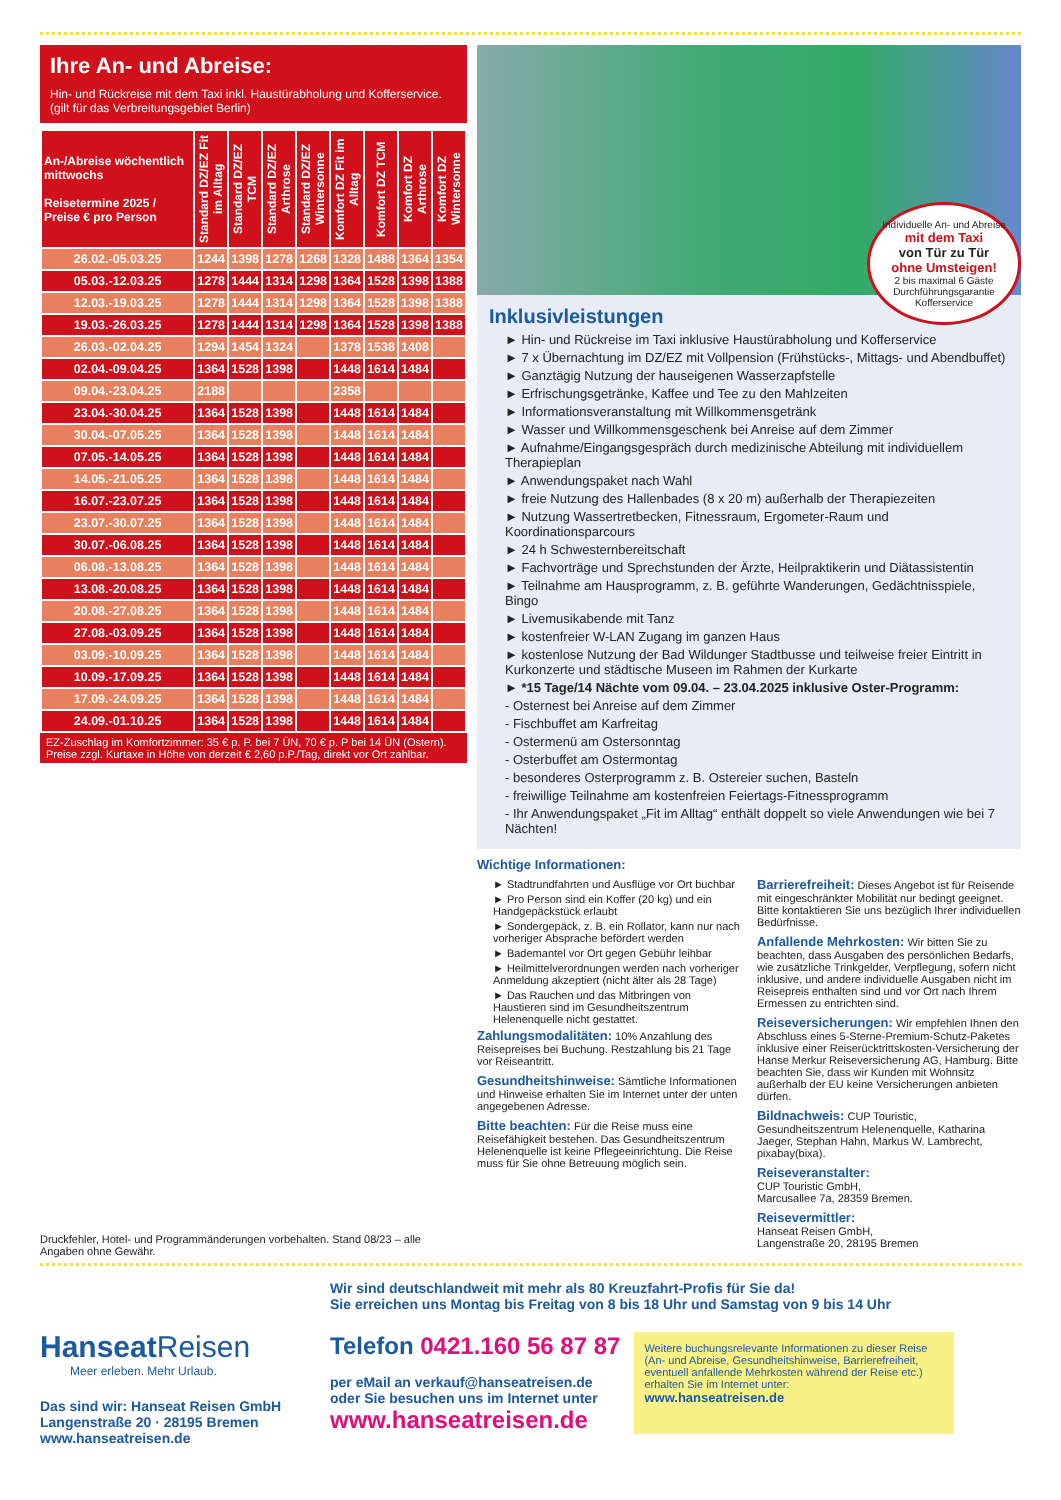Ihre An- und Abreise:
Hin- und Rückreise mit dem Taxi inkl. Haustürabholung und Kofferservice. (gilt für das Verbreitungsgebiet Berlin)
| An-/Abreise wöchentlich mittwochs Reisetermine 2025 / Preise € pro Person | Standard DZ/EZ Fit im Alltag | Standard DZ/EZ TCM | Standard DZ/EZ Arthrose | Standard DZ/EZ Wintersonne | Komfort DZ Fit im Alltag | Komfort DZ TCM | Komfort DZ Arthrose | Komfort DZ Wintersonne |
| --- | --- | --- | --- | --- | --- | --- | --- | --- |
| 26.02.-05.03.25 | 1244 | 1398 | 1278 | 1268 | 1328 | 1488 | 1364 | 1354 |
| 05.03.-12.03.25 | 1278 | 1444 | 1314 | 1298 | 1364 | 1528 | 1398 | 1388 |
| 12.03.-19.03.25 | 1278 | 1444 | 1314 | 1298 | 1364 | 1528 | 1398 | 1388 |
| 19.03.-26.03.25 | 1278 | 1444 | 1314 | 1298 | 1364 | 1528 | 1398 | 1388 |
| 26.03.-02.04.25 | 1294 | 1454 | 1324 | | 1378 | 1538 | 1408 | |
| 02.04.-09.04.25 | 1364 | 1528 | 1398 | | 1448 | 1614 | 1484 | |
| 09.04.-23.04.25 | 2188 | | | | 2358 | | | |
| 23.04.-30.04.25 | 1364 | 1528 | 1398 | | 1448 | 1614 | 1484 | |
| 30.04.-07.05.25 | 1364 | 1528 | 1398 | | 1448 | 1614 | 1484 | |
| 07.05.-14.05.25 | 1364 | 1528 | 1398 | | 1448 | 1614 | 1484 | |
| 14.05.-21.05.25 | 1364 | 1528 | 1398 | | 1448 | 1614 | 1484 | |
| 16.07.-23.07.25 | 1364 | 1528 | 1398 | | 1448 | 1614 | 1484 | |
| 23.07.-30.07.25 | 1364 | 1528 | 1398 | | 1448 | 1614 | 1484 | |
| 30.07.-06.08.25 | 1364 | 1528 | 1398 | | 1448 | 1614 | 1484 | |
| 06.08.-13.08.25 | 1364 | 1528 | 1398 | | 1448 | 1614 | 1484 | |
| 13.08.-20.08.25 | 1364 | 1528 | 1398 | | 1448 | 1614 | 1484 | |
| 20.08.-27.08.25 | 1364 | 1528 | 1398 | | 1448 | 1614 | 1484 | |
| 27.08.-03.09.25 | 1364 | 1528 | 1398 | | 1448 | 1614 | 1484 | |
| 03.09.-10.09.25 | 1364 | 1528 | 1398 | | 1448 | 1614 | 1484 | |
| 10.09.-17.09.25 | 1364 | 1528 | 1398 | | 1448 | 1614 | 1484 | |
| 17.09.-24.09.25 | 1364 | 1528 | 1398 | | 1448 | 1614 | 1484 | |
| 24.09.-01.10.25 | 1364 | 1528 | 1398 | | 1448 | 1614 | 1484 | |
EZ-Zuschlag im Komfortzimmer: 35 € p. P. bei 7 ÜN, 70 € p. P bei 14 ÜN (Ostern). Preise zzgl. Kurtaxe in Höhe von derzeit € 2,60 p.P./Tag, direkt vor Ort zahlbar.
Druckfehler, Hotel- und Programmänderungen vorbehalten. Stand 08/23 – alle Angaben ohne Gewähr.
Individuelle An- und Abreise
mit dem Taxi
von Tür zu Tür
ohne Umsteigen!
2 bis maximal 6 Gäste
Durchführungsgarantie
Kofferservice
Inklusivleistungen
► Hin- und Rückreise im Taxi inklusive Haustürabholung und Kofferservice
► 7 x Übernachtung im DZ/EZ mit Vollpension (Frühstücks-, Mittags- und Abendbuffet)
► Ganztägig Nutzung der hauseigenen Wasserzapfstelle
► Erfrischungsgetränke, Kaffee und Tee zu den Mahlzeiten
► Informationsveranstaltung mit Willkommensgetränk
► Wasser und Willkommensgeschenk bei Anreise auf dem Zimmer
► Aufnahme/Eingangsgespräch durch medizinische Abteilung mit individuellem Therapieplan
► Anwendungspaket nach Wahl
► freie Nutzung des Hallenbades (8 x 20 m) außerhalb der Therapiezeiten
► Nutzung Wassertretbecken, Fitnessraum, Ergometer-Raum und Koordinationsparcours
► 24 h Schwesternbereitschaft
► Fachvorträge und Sprechstunden der Ärzte, Heilpraktikerin und Diätassistentin
► Teilnahme am Hausprogramm, z. B. geführte Wanderungen, Gedächtnisspiele, Bingo
► Livemusikabende mit Tanz
► kostenfreier W-LAN Zugang im ganzen Haus
► kostenlose Nutzung der Bad Wildunger Stadtbusse und teilweise freier Eintritt in Kurkonzerte und städtische Museen im Rahmen der Kurkarte
► *15 Tage/14 Nächte vom 09.04. – 23.04.2025 inklusive Oster-Programm:
- Osternest bei Anreise auf dem Zimmer
- Fischbuffet am Karfreitag
- Ostermenü am Ostersonntag
- Osterbuffet am Ostermontag
- besonderes Osterprogramm z. B. Ostereier suchen, Basteln
- freiwillige Teilnahme am kostenfreien Feiertags-Fitnessprogramm
- Ihr Anwendungspaket „Fit im Alltag“ enthält doppelt so viele Anwendungen wie bei 7 Nächten!
Wichtige Informationen:
► Stadtrundfahrten und Ausflüge vor Ort buchbar
► Pro Person sind ein Koffer (20 kg) und ein Handgepäckstück erlaubt
► Sondergepäck, z. B. ein Rollator, kann nur nach vorheriger Absprache befördert werden
► Bademantel vor Ort gegen Gebühr leihbar
► Heilmittelverordnungen werden nach vorheriger Anmeldung akzeptiert (nicht älter als 28 Tage)
► Das Rauchen und das Mitbringen von Haustieren sind im Gesundheitszentrum Helenenquelle nicht gestattet.
Zahlungsmodalitäten: 10% Anzahlung des Reisepreises bei Buchung. Restzahlung bis 21 Tage vor Reiseantritt.
Gesundheitshinweise: Sämtliche Informationen und Hinweise erhalten Sie im Internet unter der unten angegebenen Adresse.
Bitte beachten: Für die Reise muss eine Reisefähigkeit bestehen. Das Gesundheitszentrum Helenenquelle ist keine Pflegeeinrichtung. Die Reise muss für Sie ohne Betreuung möglich sein.
Barrierefreiheit: Dieses Angebot ist für Reisende mit eingeschränkter Mobilität nur bedingt geeignet. Bitte kontaktieren Sie uns bezüglich Ihrer individuellen Bedürfnisse.
Anfallende Mehrkosten: Wir bitten Sie zu beachten, dass Ausgaben des persönlichen Bedarfs, wie zusätzliche Trinkgelder, Verpflegung, sofern nicht inklusive, und andere individuelle Ausgaben nicht im Reisepreis enthalten sind und vor Ort nach Ihrem Ermessen zu entrichten sind.
Reiseversicherungen: Wir empfehlen Ihnen den Abschluss eines 5-Sterne-Premium-Schutz-Paketes inklusive einer Reiserücktrittskosten-Versicherung der Hanse Merkur Reiseversicherung AG, Hamburg. Bitte beachten Sie, dass wir Kunden mit Wohnsitz außerhalb der EU keine Versicherungen anbieten dürfen.
Bildnachweis: CUP Touristic, Gesundheitszentrum Helenenquelle, Katharina Jaeger, Stephan Hahn, Markus W. Lambrecht, pixabay(bixa).
Reiseveranstalter:
CUP Touristic GmbH,
Marcusallee 7a, 28359 Bremen.
Reisevermittler:
Hanseat Reisen GmbH,
Langenstraße 20, 28195 Bremen
Hanseat Reisen
Meer erleben. Mehr Urlaub.
Das sind wir: Hanseat Reisen GmbH
Langenstraße 20 · 28195 Bremen
www.hanseatreisen.de
Wir sind deutschlandweit mit mehr als 80 Kreuzfahrt-Profis für Sie da!
Sie erreichen uns Montag bis Freitag von 8 bis 18 Uhr und Samstag von 9 bis 14 Uhr
Telefon 0421.160 56 87 87
per eMail an verkauf@hanseatreisen.de
oder Sie besuchen uns im Internet unter
www.hanseatreisen.de
Weitere buchungsrelevante Informationen zu dieser Reise (An- und Abreise, Gesundheitshinweise, Barrierefreiheit, eventuell anfallende Mehrkosten während der Reise etc.) erhalten Sie im Internet unter:
www.hanseatreisen.de